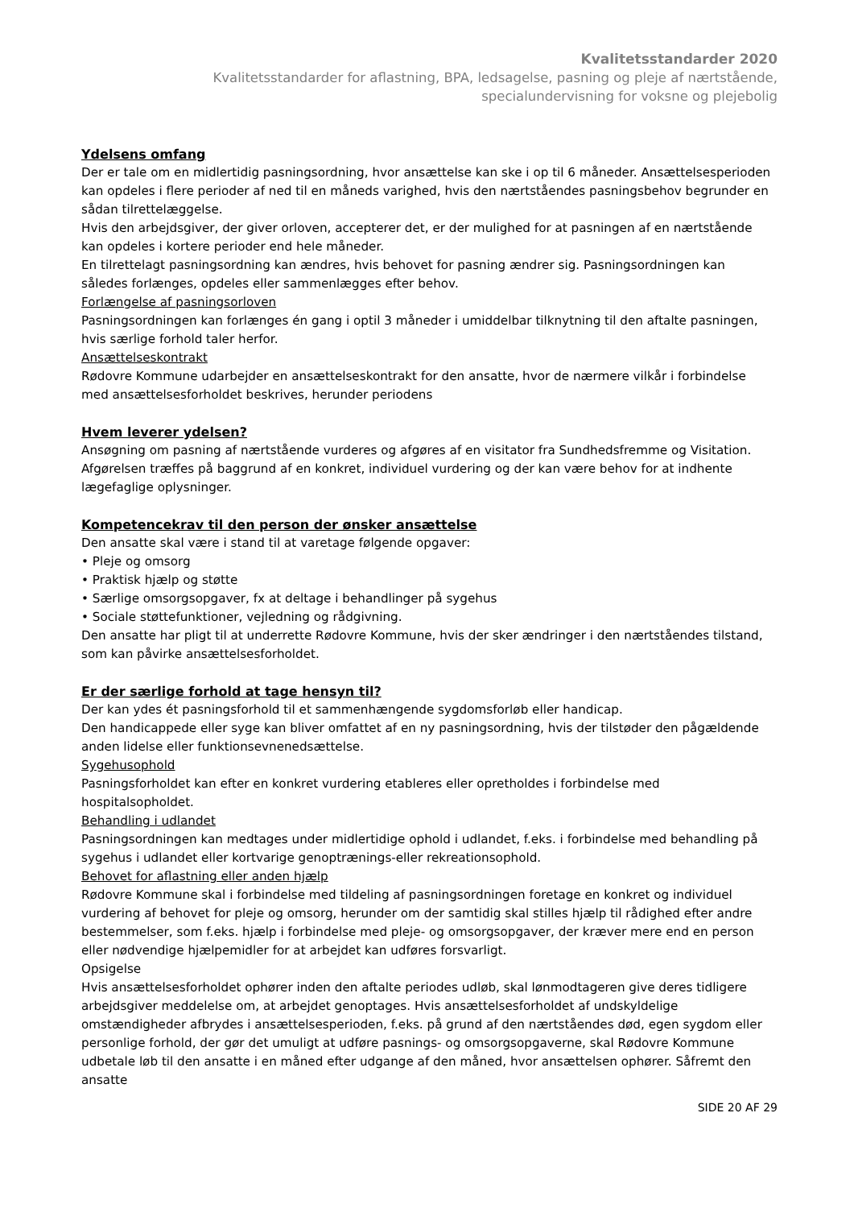Kvalitetsstandarder 2020
Kvalitetsstandarder for aflastning, BPA, ledsagelse, pasning og pleje af nærtstående,
specialundervisning for voksne og plejebolig
Ydelsens omfang
Der er tale om en midlertidig pasningsordning, hvor ansættelse kan ske i op til 6 måneder. Ansættelsesperioden kan opdeles i flere perioder af ned til en måneds varighed, hvis den nærtståendes pasningsbehov begrunder en sådan tilrettelæggelse.
Hvis den arbejdsgiver, der giver orloven, accepterer det, er der mulighed for at pasningen af en nærtstående kan opdeles i kortere perioder end hele måneder.
En tilrettelagt pasningsordning kan ændres, hvis behovet for pasning ændrer sig. Pasningsordningen kan således forlænges, opdeles eller sammenlægges efter behov.
Forlængelse af pasningsorloven
Pasningsordningen kan forlænges én gang i optil 3 måneder i umiddelbar tilknytning til den aftalte pasningen, hvis særlige forhold taler herfor.
Ansættelseskontrakt
Rødovre Kommune udarbejder en ansættelseskontrakt for den ansatte, hvor de nærmere vilkår i forbindelse med ansættelsesforholdet beskrives, herunder periodens
Hvem leverer ydelsen?
Ansøgning om pasning af nærtstående vurderes og afgøres af en visitator fra Sundhedsfremme og Visitation. Afgørelsen træffes på baggrund af en konkret, individuel vurdering og der kan være behov for at indhente lægefaglige oplysninger.
Kompetencekrav til den person der ønsker ansættelse
Den ansatte skal være i stand til at varetage følgende opgaver:
• Pleje og omsorg
• Praktisk hjælp og støtte
• Særlige omsorgsopgaver, fx at deltage i behandlinger på sygehus
• Sociale støttefunktioner, vejledning og rådgivning.
Den ansatte har pligt til at underrette Rødovre Kommune, hvis der sker ændringer i den nærtståendes tilstand, som kan påvirke ansættelsesforholdet.
Er der særlige forhold at tage hensyn til?
Der kan ydes ét pasningsforhold til et sammenhængende sygdomsforløb eller handicap.
Den handicappede eller syge kan bliver omfattet af en ny pasningsordning, hvis der tilstøder den pågældende anden lidelse eller funktionsevnenedsættelse.
Sygehusophold
Pasningsforholdet kan efter en konkret vurdering etableres eller opretholdes i forbindelse med hospitalsopholdet.
Behandling i udlandet
Pasningsordningen kan medtages under midlertidige ophold i udlandet, f.eks. i forbindelse med behandling på sygehus i udlandet eller kortvarige genoptrænings-eller rekreationsophold.
Behovet for aflastning eller anden hjælp
Rødovre Kommune skal i forbindelse med tildeling af pasningsordningen foretage en konkret og individuel vurdering af behovet for pleje og omsorg, herunder om der samtidig skal stilles hjælp til rådighed efter andre bestemmelser, som f.eks. hjælp i forbindelse med pleje- og omsorgsopgaver, der kræver mere end en person eller nødvendige hjælpemidler for at arbejdet kan udføres forsvarligt.
Opsigelse
Hvis ansættelsesforholdet ophører inden den aftalte periodes udløb, skal lønmodtageren give deres tidligere arbejdsgiver meddelelse om, at arbejdet genoptages. Hvis ansættelsesforholdet af undskyldelige omstændigheder afbrydes i ansættelsesperioden, f.eks. på grund af den nærtståendes død, egen sygdom eller personlige forhold, der gør det umuligt at udføre pasnings- og omsorgsopgaverne, skal Rødovre Kommune udbetale løb til den ansatte i en måned efter udgange af den måned, hvor ansættelsen ophører. Såfremt den ansatte
SIDE 20 AF 29